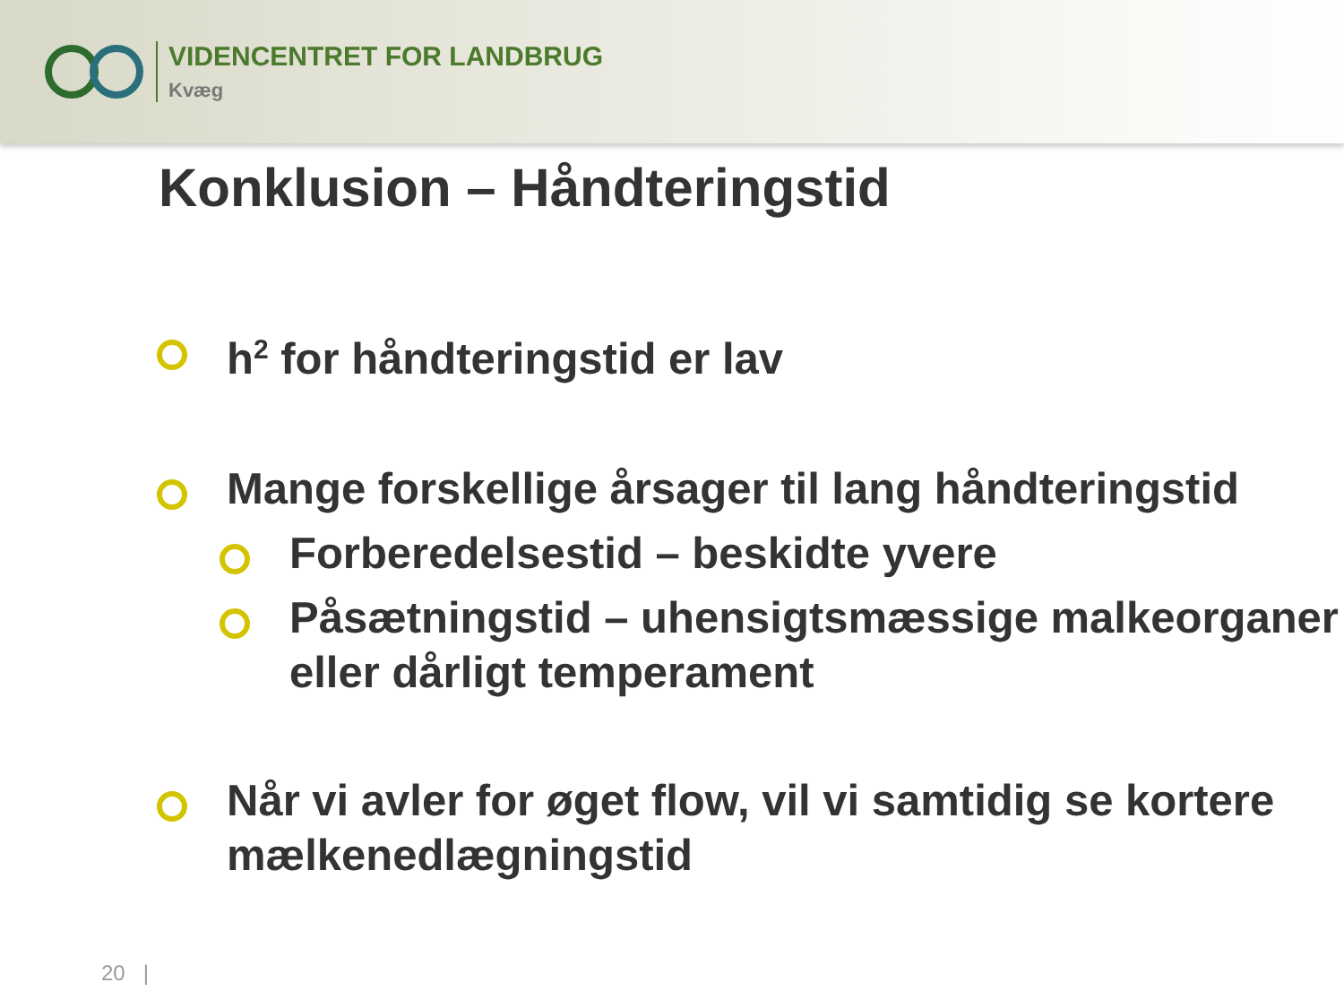VIDENCENTRET FOR LANDBRUG
Kvæg
Konklusion – Håndteringstid
h<sup>2</sup> for håndteringstid er lav
Mange forskellige årsager til lang håndteringstid
Forberedelsestid – beskidte yvere
Påsætningstid – uhensigtsmæssige malkeorganer eller dårligt temperament
Når vi avler for øget flow, vil vi samtidig se kortere mælkenedlægningstid
20 |